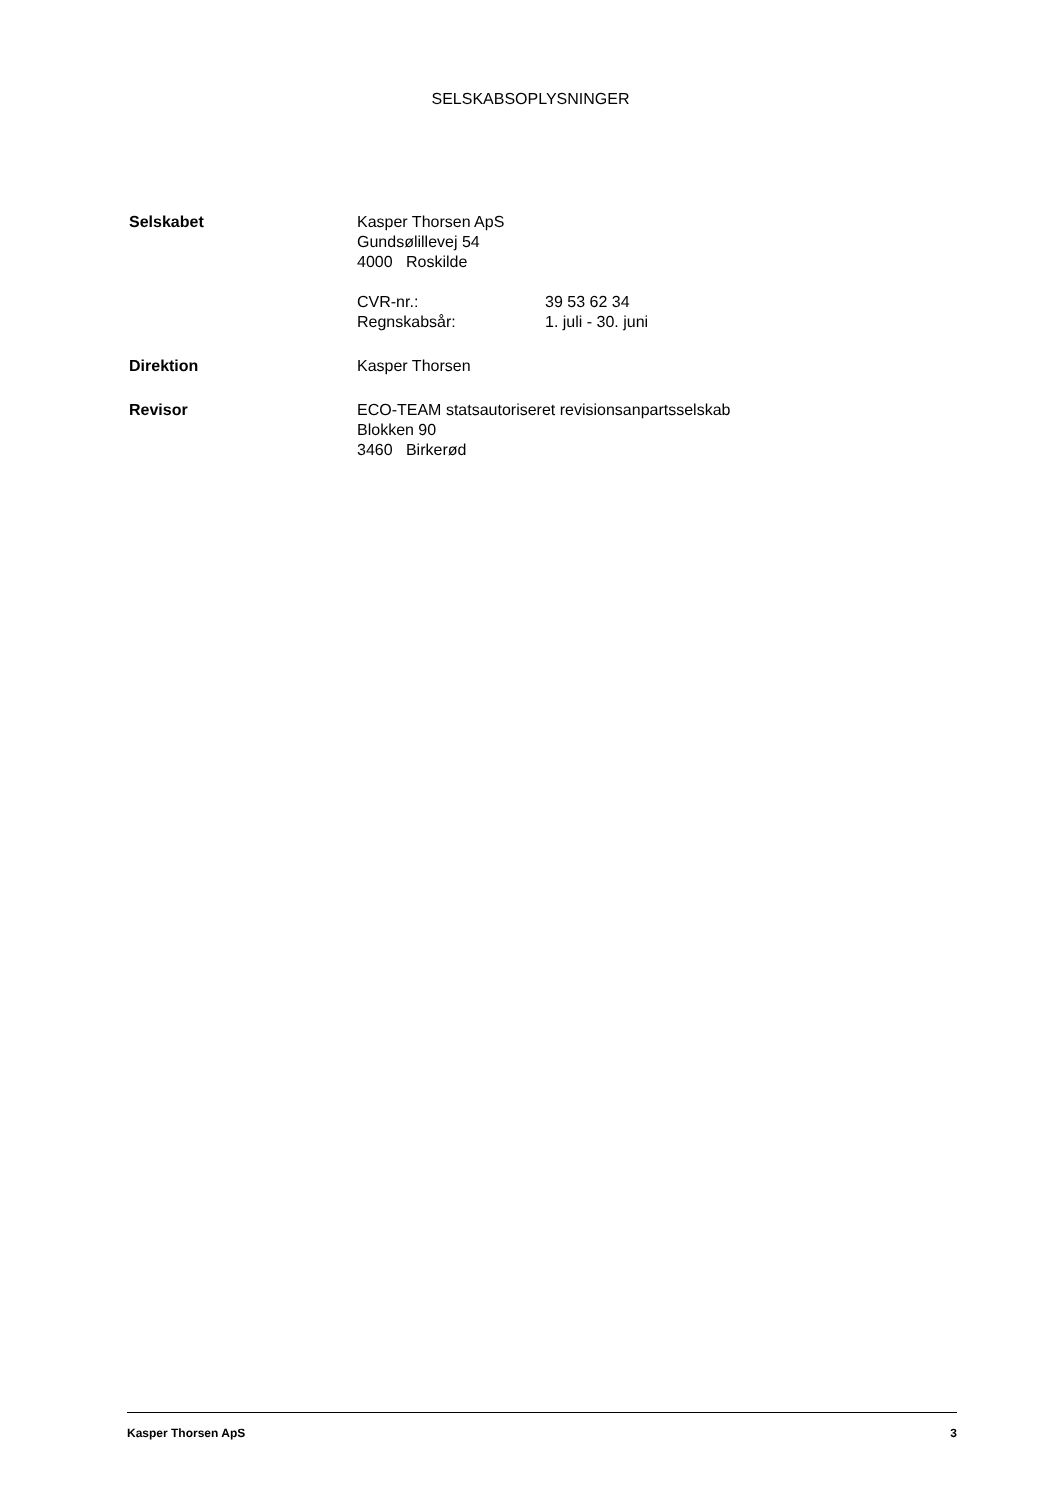SELSKABSOPLYSNINGER
Selskabet Kasper Thorsen ApS
Gundsølillevej 54
4000 Roskilde
CVR-nr.: 39 53 62 34
Regnskabsår: 1. juli - 30. juni
Direktion Kasper Thorsen
Revisor ECO-TEAM statsautoriseret revisionsanpartsselskab
Blokken 90
3460 Birkerød
Kasper Thorsen ApS 3